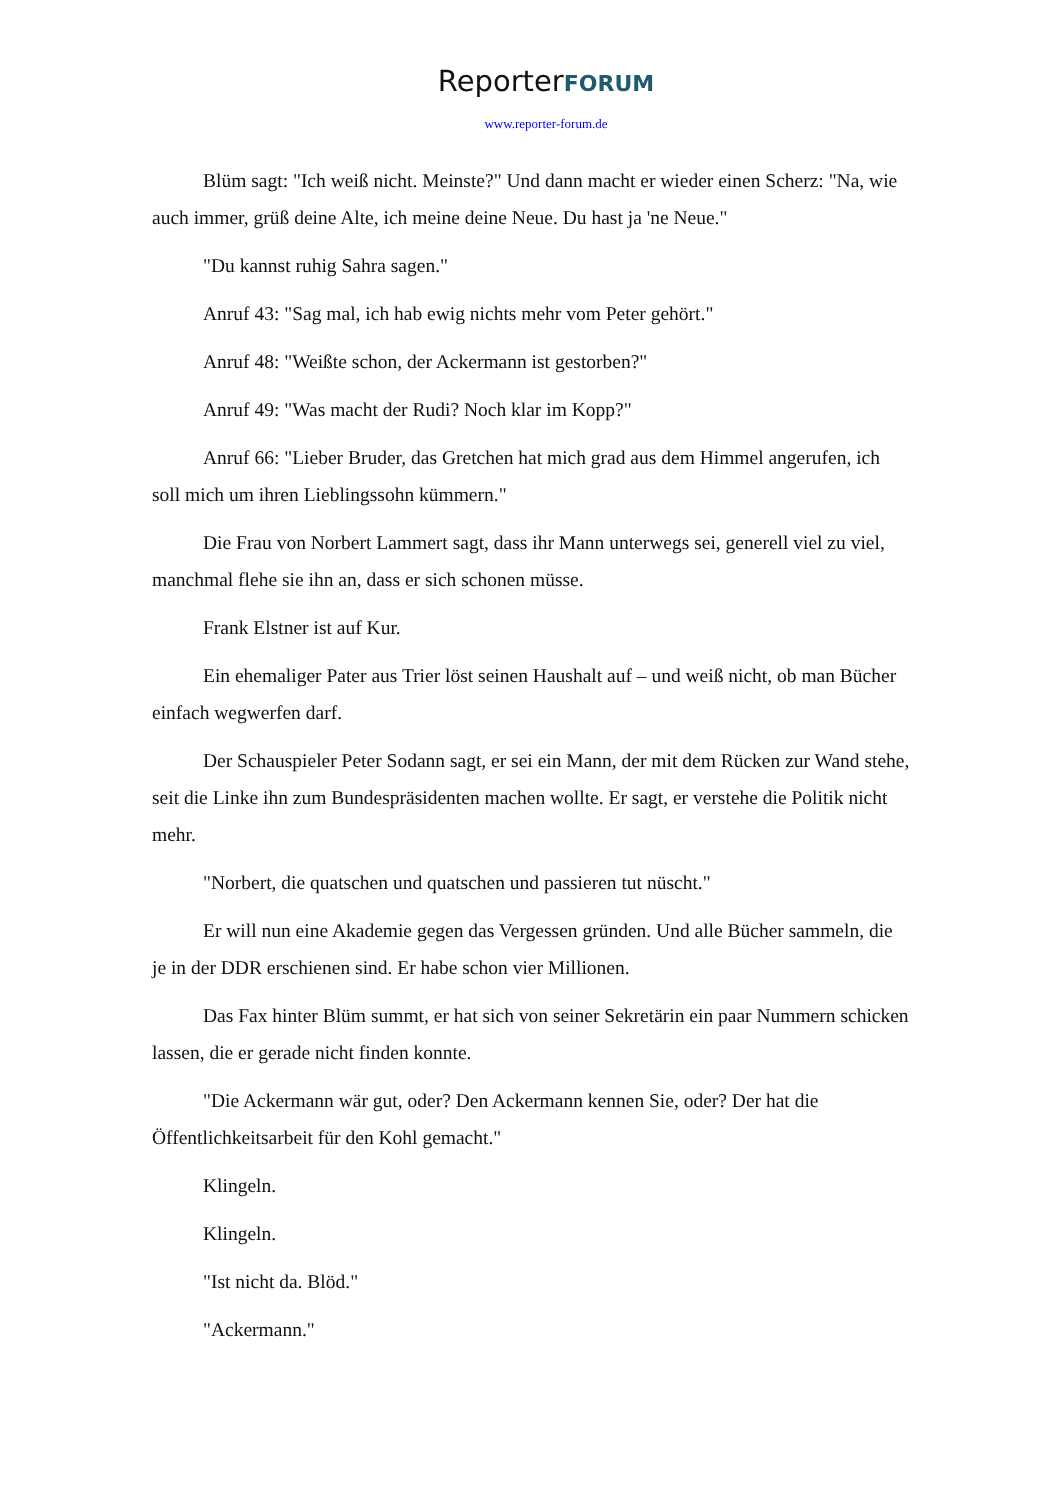ReporterFORUM
www.reporter-forum.de
Blüm sagt: "Ich weiß nicht. Meinste?" Und dann macht er wieder einen Scherz: "Na, wie auch immer, grüß deine Alte, ich meine deine Neue. Du hast ja 'ne Neue."
"Du kannst ruhig Sahra sagen."
Anruf 43: "Sag mal, ich hab ewig nichts mehr vom Peter gehört."
Anruf 48: "Weißte schon, der Ackermann ist gestorben?"
Anruf 49: "Was macht der Rudi? Noch klar im Kopp?"
Anruf 66: "Lieber Bruder, das Gretchen hat mich grad aus dem Himmel angerufen, ich soll mich um ihren Lieblingssohn kümmern."
Die Frau von Norbert Lammert sagt, dass ihr Mann unterwegs sei, generell viel zu viel, manchmal flehe sie ihn an, dass er sich schonen müsse.
Frank Elstner ist auf Kur.
Ein ehemaliger Pater aus Trier löst seinen Haushalt auf – und weiß nicht, ob man Bücher einfach wegwerfen darf.
Der Schauspieler Peter Sodann sagt, er sei ein Mann, der mit dem Rücken zur Wand stehe, seit die Linke ihn zum Bundespräsidenten machen wollte. Er sagt, er verstehe die Politik nicht mehr.
"Norbert, die quatschen und quatschen und passieren tut nüscht."
Er will nun eine Akademie gegen das Vergessen gründen. Und alle Bücher sammeln, die je in der DDR erschienen sind. Er habe schon vier Millionen.
Das Fax hinter Blüm summt, er hat sich von seiner Sekretärin ein paar Nummern schicken lassen, die er gerade nicht finden konnte.
"Die Ackermann wär gut, oder? Den Ackermann kennen Sie, oder? Der hat die Öffentlichkeitsarbeit für den Kohl gemacht."
Klingeln.
Klingeln.
"Ist nicht da. Blöd."
"Ackermann."